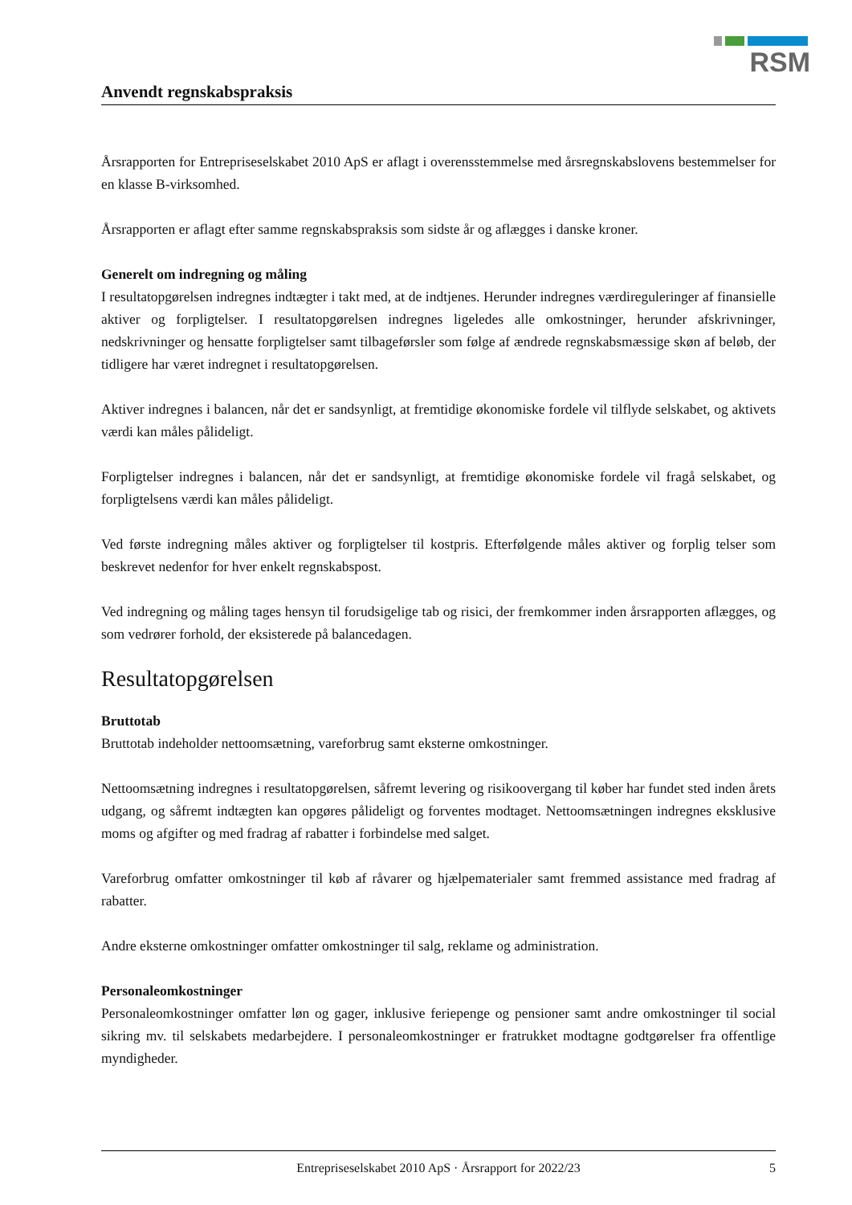RSM
Anvendt regnskabspraksis
Årsrapporten for Entrepriseselskabet 2010 ApS er aflagt i overensstemmelse med årsregnskabslovens bestemmelser for en klasse B-virksomhed.
Årsrapporten er aflagt efter samme regnskabspraksis som sidste år og aflægges i danske kroner.
Generelt om indregning og måling
I resultatopgørelsen indregnes indtægter i takt med, at de indtjenes. Herunder indregnes værdireguleringer af finansielle aktiver og forpligtelser. I resultatopgørelsen indregnes ligeledes alle omkostninger, herunder afskrivninger, nedskrivninger og hensatte forpligtelser samt tilbageførsler som følge af ændrede regnskabsmæssige skøn af beløb, der tidligere har været indregnet i resultatopgørelsen.
Aktiver indregnes i balancen, når det er sandsynligt, at fremtidige økonomiske fordele vil tilflyde selskabet, og aktivets værdi kan måles pålideligt.
Forpligtelser indregnes i balancen, når det er sandsynligt, at fremtidige økonomiske fordele vil fragå selskabet, og forpligtelsens værdi kan måles pålideligt.
Ved første indregning måles aktiver og forpligtelser til kostpris. Efterfølgende måles aktiver og forplig telser som beskrevet nedenfor for hver enkelt regnskabspost.
Ved indregning og måling tages hensyn til forudsigelige tab og risici, der fremkommer inden årsrapporten aflægges, og som vedrører forhold, der eksisterede på balancedagen.
Resultatopgørelsen
Bruttotab
Bruttotab indeholder nettoomsætning, vareforbrug samt eksterne omkostninger.
Nettoomsætning indregnes i resultatopgørelsen, såfremt levering og risikoovergang til køber har fundet sted inden årets udgang, og såfremt indtægten kan opgøres pålideligt og forventes modtaget. Nettoomsætningen indregnes eksklusive moms og afgifter og med fradrag af rabatter i forbindelse med salget.
Vareforbrug omfatter omkostninger til køb af råvarer og hjælpematerialer samt fremmed assistance med fradrag af rabatter.
Andre eksterne omkostninger omfatter omkostninger til salg, reklame og administration.
Personaleomkostninger
Personaleomkostninger omfatter løn og gager, inklusive feriepenge og pensioner samt andre omkostninger til social sikring mv. til selskabets medarbejdere. I personaleomkostninger er fratrukket modtagne godtgørelser fra offentlige myndigheder.
Entrepriseselskabet 2010 ApS · Årsrapport for 2022/23 5